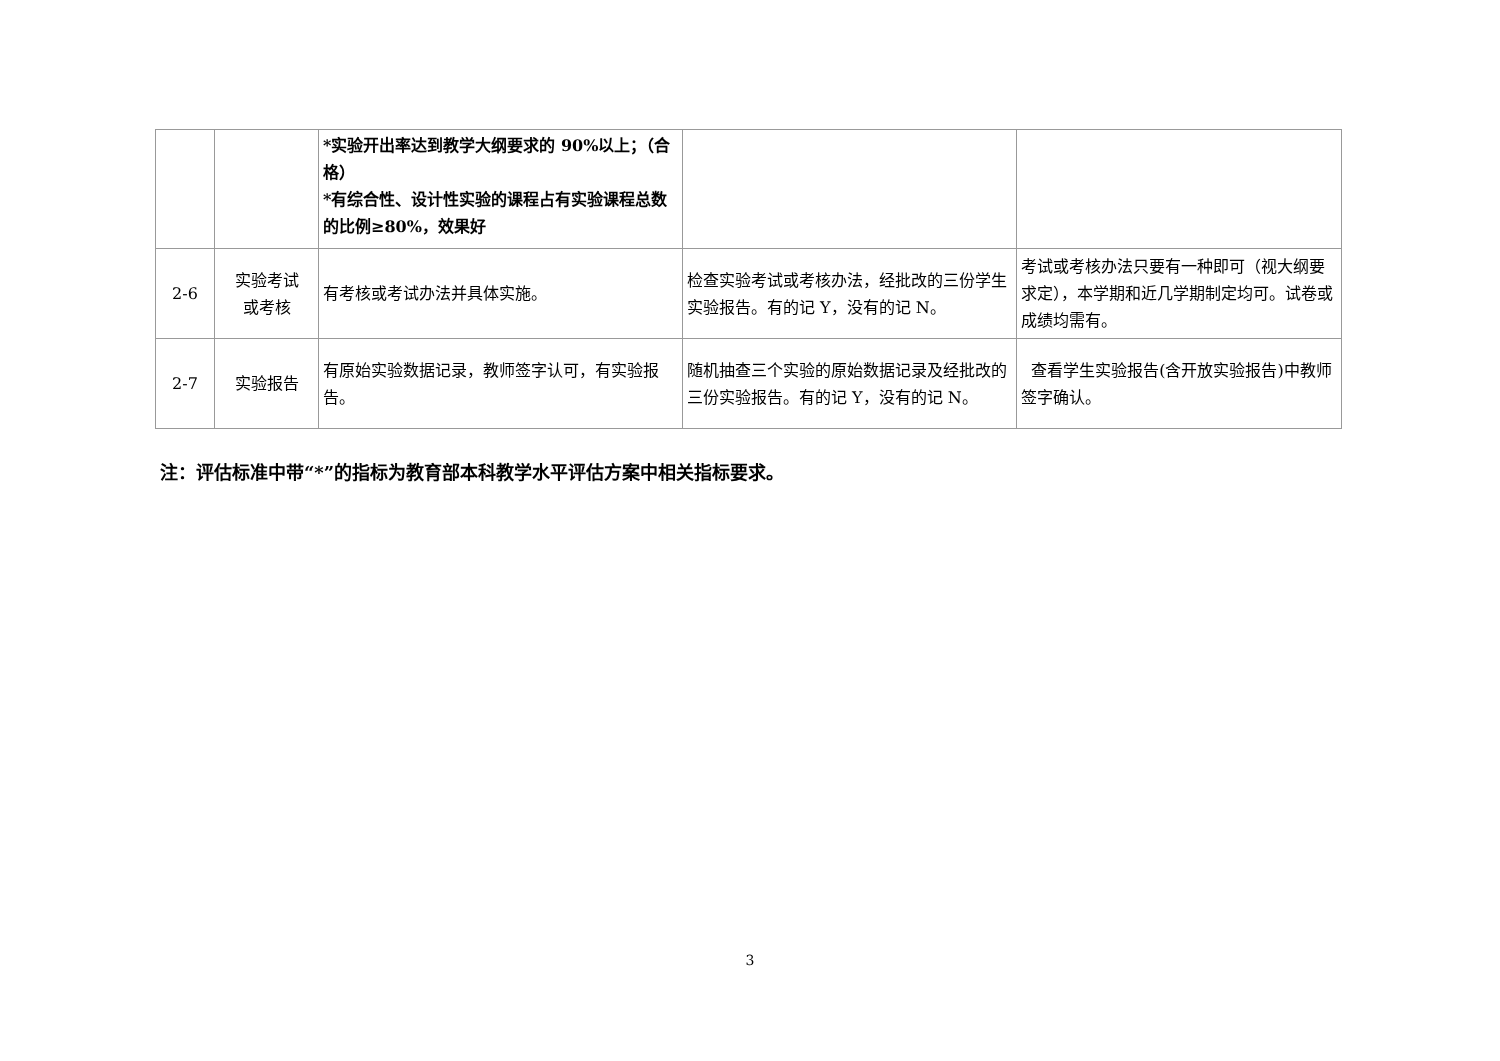| | | *实验开出率达到教学大纲要求的 90%以上；（合格） *有综合性、设计性实验的课程占有实验课程总数的比例≥80%，效果好 | | |
| 2-6 | 实验考试 或考核 | 有考核或考试办法并具体实施。 | 检查实验考试或考核办法，经批改的三份学生实验报告。有的记 Y，没有的记 N。 | 考试或考核办法只要有一种即可（视大纲要求定），本学期和近几学期制定均可。试卷或成绩均需有。 |
| 2-7 | 实验报告 | 有原始实验数据记录，教师签字认可，有实验报告。 | 随机抽查三个实验的原始数据记录及经批改的三份实验报告。有的记 Y，没有的记 N。 | 查看学生实验报告(含开放实验报告)中教师签字确认。 |
注：评估标准中带“*”的指标为教育部本科教学水平评估方案中相关指标要求。
3